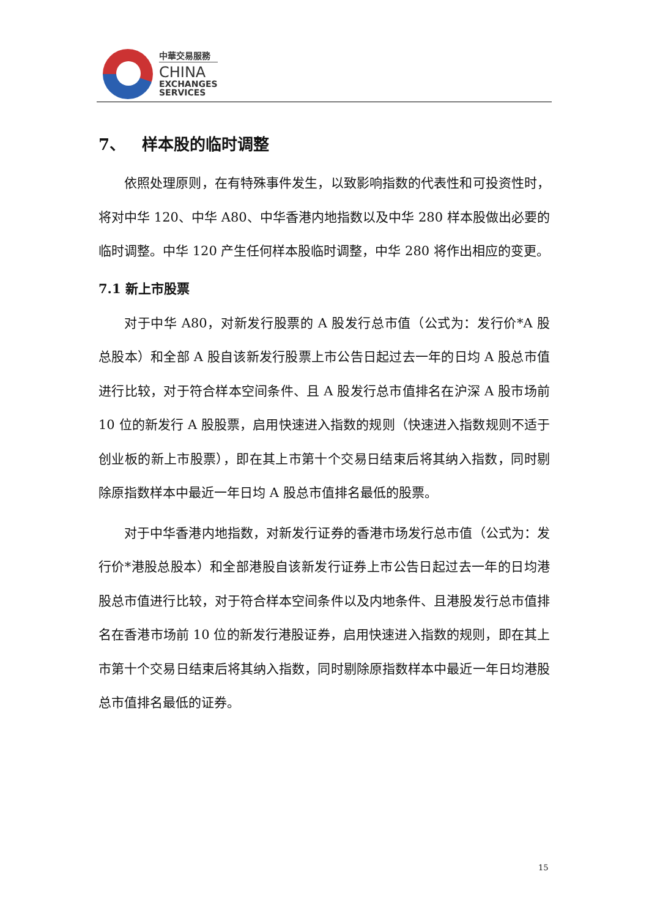中華交易服務
CHINA
EXCHANGES
SERVICES
7、 样本股的临时调整
依照处理原则，在有特殊事件发生，以致影响指数的代表性和可投资性时，将对中华 120、中华 A80、中华香港内地指数以及中华 280 样本股做出必要的临时调整。中华 120 产生任何样本股临时调整，中华 280 将作出相应的变更。
7.1 新上市股票
对于中华 A80，对新发行股票的 A 股发行总市值（公式为：发行价*A 股总股本）和全部 A 股自该新发行股票上市公告日起过去一年的日均 A 股总市值进行比较，对于符合样本空间条件、且 A 股发行总市值排名在沪深 A 股市场前 10 位的新发行 A 股股票，启用快速进入指数的规则（快速进入指数规则不适于创业板的新上市股票），即在其上市第十个交易日结束后将其纳入指数，同时剔除原指数样本中最近一年日均 A 股总市值排名最低的股票。
对于中华香港内地指数，对新发行证券的香港市场发行总市值（公式为：发行价*港股总股本）和全部港股自该新发行证券上市公告日起过去一年的日均港股总市值进行比较，对于符合样本空间条件以及内地条件、且港股发行总市值排名在香港市场前 10 位的新发行港股证券，启用快速进入指数的规则，即在其上市第十个交易日结束后将其纳入指数，同时剔除原指数样本中最近一年日均港股总市值排名最低的证券。
15